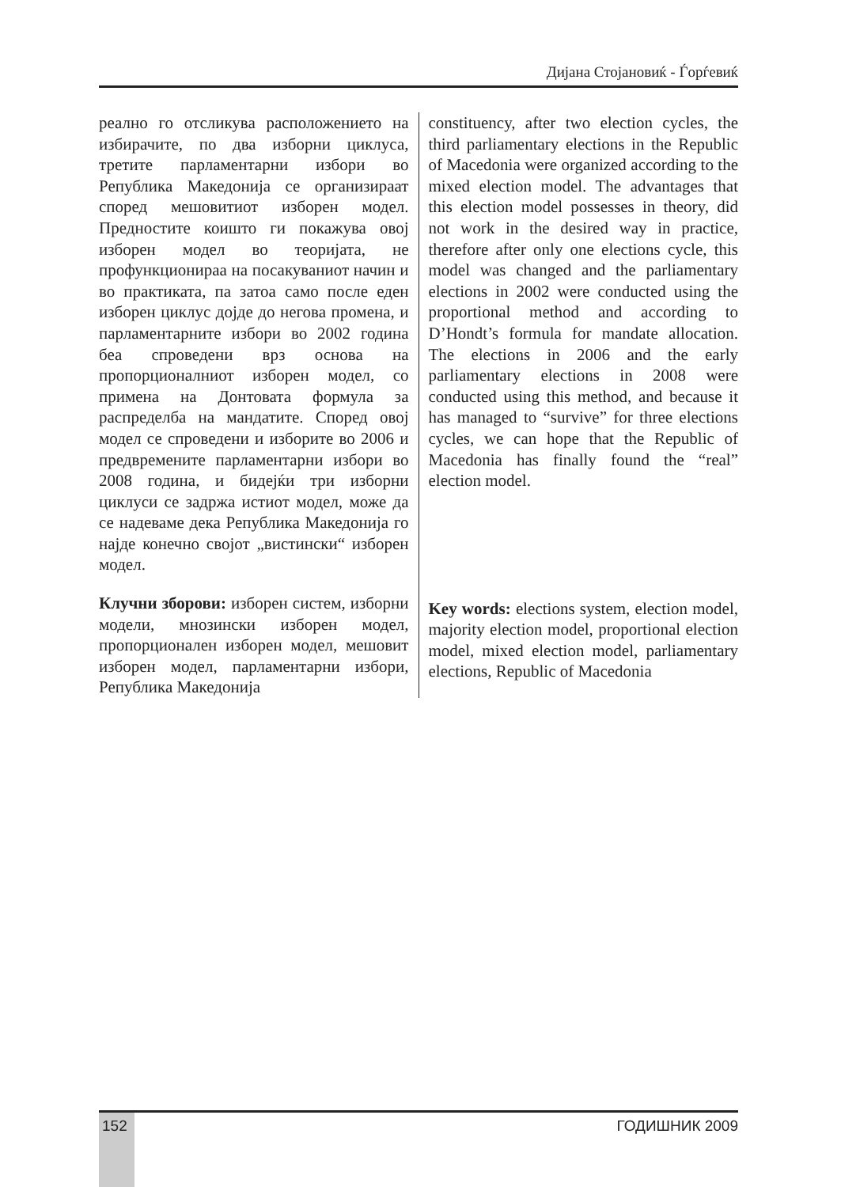Дијана Стојановиќ - Ѓорѓевиќ
реално го отсликува расположението на избирачите, по два изборни циклуса, третите парламентарни избори во Република Македонија се организираат според мешовитиот изборен модел. Предностите коишто ги покажува овој изборен модел во теоријата, не профункционираа на посакуваниот начин и во практиката, па затоа само после еден изборен циклус дојде до негова промена, и парламентарните избори во 2002 година беа спроведени врз основа на пропорционалниот изборен модел, со примена на Донтовата формула за распределба на мандатите. Според овој модел се спроведени и изборите во 2006 и предвремените парламентарни избори во 2008 година, и бидејќи три изборни циклуси се задржа истиот модел, може да се надеваме дека Република Македонија го најде конечно својот „вистински“ изборен модел.
Клучни зборови: изборен систем, изборни модели, мнозински изборен модел, пропорционален изборен модел, мешовит изборен модел, парламентарни избори, Република Македонија
constituency, after two election cycles, the third parliamentary elections in the Republic of Macedonia were organized according to the mixed election model. The advantages that this election model possesses in theory, did not work in the desired way in practice, therefore after only one elections cycle, this model was changed and the parliamentary elections in 2002 were conducted using the proportional method and according to D’Hondt’s formula for mandate allocation. The elections in 2006 and the early parliamentary elections in 2008 were conducted using this method, and because it has managed to “survive” for three elections cycles, we can hope that the Republic of Macedonia has finally found the “real” election model.
Key words: elections system, election model, majority election model, proportional election model, mixed election model, parliamentary elections, Republic of Macedonia
152 ГОДИШНИК 2009